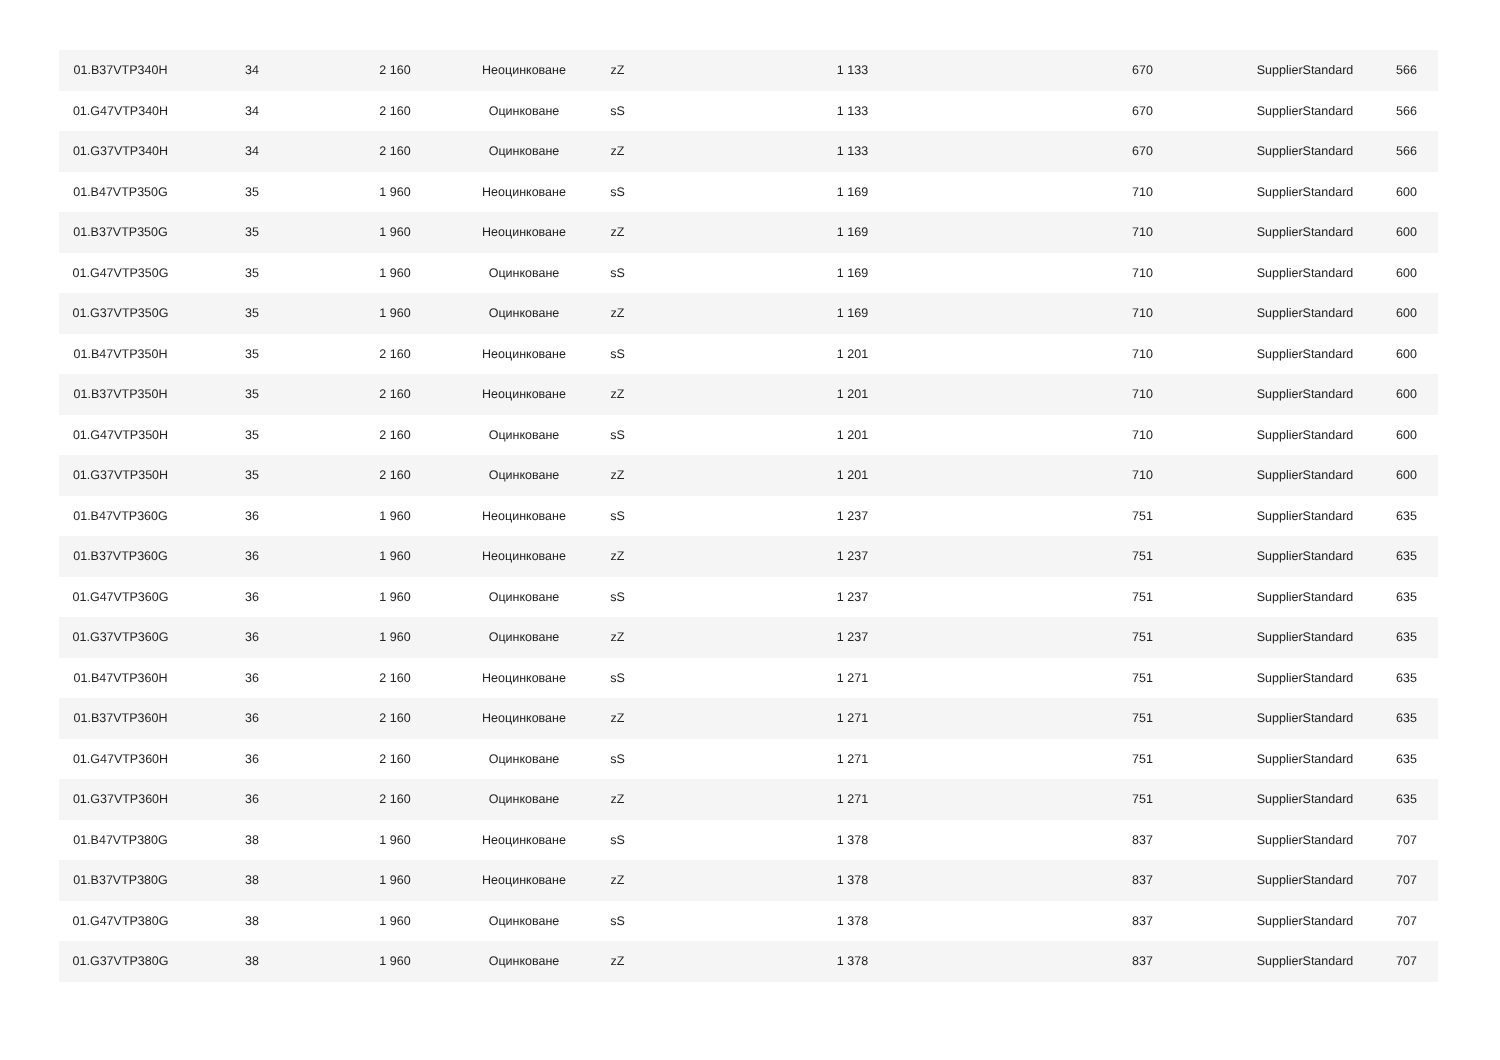| 01.B37VTP340H | 34 | 2 160 | Неоцинковане | zZ | 1 133 | 670 | SupplierStandard | 566 |
| 01.G47VTP340H | 34 | 2 160 | Оцинковане | sS | 1 133 | 670 | SupplierStandard | 566 |
| 01.G37VTP340H | 34 | 2 160 | Оцинковане | zZ | 1 133 | 670 | SupplierStandard | 566 |
| 01.B47VTP350G | 35 | 1 960 | Неоцинковане | sS | 1 169 | 710 | SupplierStandard | 600 |
| 01.B37VTP350G | 35 | 1 960 | Неоцинковане | zZ | 1 169 | 710 | SupplierStandard | 600 |
| 01.G47VTP350G | 35 | 1 960 | Оцинковане | sS | 1 169 | 710 | SupplierStandard | 600 |
| 01.G37VTP350G | 35 | 1 960 | Оцинковане | zZ | 1 169 | 710 | SupplierStandard | 600 |
| 01.B47VTP350H | 35 | 2 160 | Неоцинковане | sS | 1 201 | 710 | SupplierStandard | 600 |
| 01.B37VTP350H | 35 | 2 160 | Неоцинковане | zZ | 1 201 | 710 | SupplierStandard | 600 |
| 01.G47VTP350H | 35 | 2 160 | Оцинковане | sS | 1 201 | 710 | SupplierStandard | 600 |
| 01.G37VTP350H | 35 | 2 160 | Оцинковане | zZ | 1 201 | 710 | SupplierStandard | 600 |
| 01.B47VTP360G | 36 | 1 960 | Неоцинковане | sS | 1 237 | 751 | SupplierStandard | 635 |
| 01.B37VTP360G | 36 | 1 960 | Неоцинковане | zZ | 1 237 | 751 | SupplierStandard | 635 |
| 01.G47VTP360G | 36 | 1 960 | Оцинковане | sS | 1 237 | 751 | SupplierStandard | 635 |
| 01.G37VTP360G | 36 | 1 960 | Оцинковане | zZ | 1 237 | 751 | SupplierStandard | 635 |
| 01.B47VTP360H | 36 | 2 160 | Неоцинковане | sS | 1 271 | 751 | SupplierStandard | 635 |
| 01.B37VTP360H | 36 | 2 160 | Неоцинковане | zZ | 1 271 | 751 | SupplierStandard | 635 |
| 01.G47VTP360H | 36 | 2 160 | Оцинковане | sS | 1 271 | 751 | SupplierStandard | 635 |
| 01.G37VTP360H | 36 | 2 160 | Оцинковане | zZ | 1 271 | 751 | SupplierStandard | 635 |
| 01.B47VTP380G | 38 | 1 960 | Неоцинковане | sS | 1 378 | 837 | SupplierStandard | 707 |
| 01.B37VTP380G | 38 | 1 960 | Неоцинковане | zZ | 1 378 | 837 | SupplierStandard | 707 |
| 01.G47VTP380G | 38 | 1 960 | Оцинковане | sS | 1 378 | 837 | SupplierStandard | 707 |
| 01.G37VTP380G | 38 | 1 960 | Оцинковане | zZ | 1 378 | 837 | SupplierStandard | 707 |